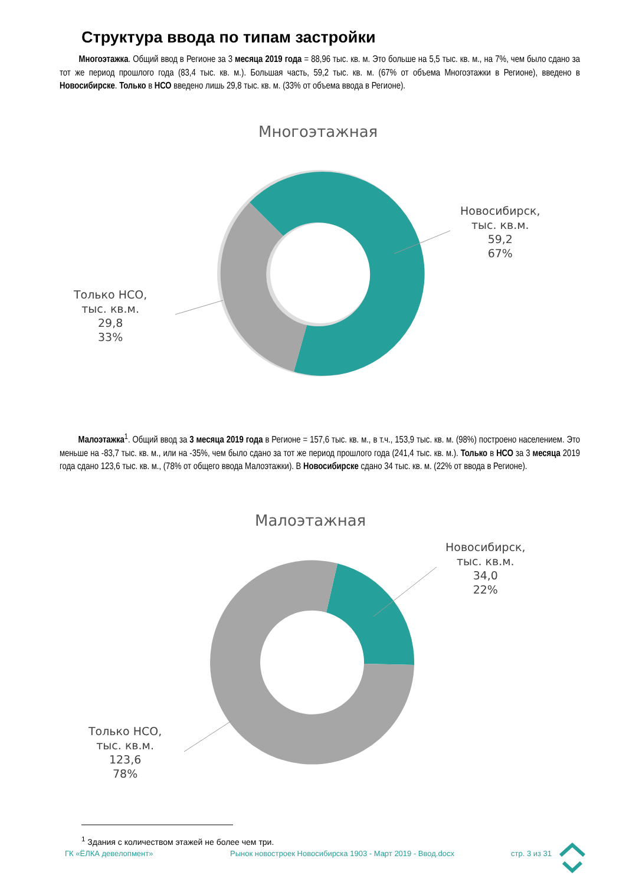Структура ввода по типам застройки
Многоэтажка. Общий ввод в Регионе за 3 месяца 2019 года = 88,96 тыс. кв. м. Это больше на 5,5 тыс. кв. м., на 7%, чем было сдано за тот же период прошлого года (83,4 тыс. кв. м.). Большая часть, 59,2 тыс. кв. м. (67% от объема Многоэтажки в Регионе), введено в Новосибирске. Только в НСО введено лишь 29,8 тыс. кв. м. (33% от объема ввода в Регионе).
Многоэтажная
Новосибирск,
тыс. кв.м.
59,2
67%
Только НСО,
тыс. кв.м.
29,8
33%
Малоэтажка<sup>1</sup>. Общий ввод за 3 месяца 2019 года в Регионе = 157,6 тыс. кв. м., в т.ч., 153,9 тыс. кв. м. (98%) построено населением. Это меньше на -83,7 тыс. кв. м., или на -35%, чем было сдано за тот же период прошлого года (241,4 тыс. кв. м.). Только в НСО за 3 месяца 2019 года сдано 123,6 тыс. кв. м., (78% от общего ввода Малоэтажки). В Новосибирске сдано 34 тыс. кв. м. (22% от ввода в Регионе).
Малоэтажная
Новосибирск,
тыс. кв.м.
34,0
22%
Только НСО,
тыс. кв.м.
123,6
78%
<sup>1</sup> Здания с количеством этажей не более чем три.
ГК «ЁЛКА девелопмент»
Рынок новостроек Новосибирска 1903 - Март 2019 - Ввод.docx
стр. 3 из 31